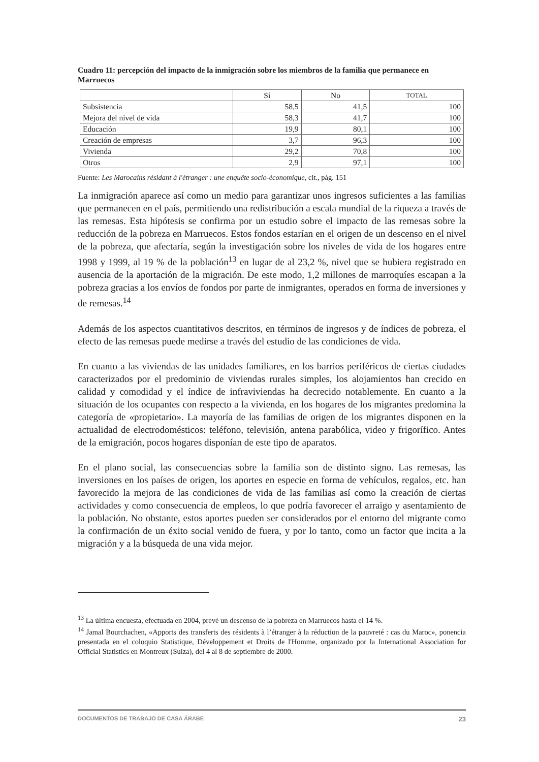Cuadro 11: percepción del impacto de la inmigración sobre los miembros de la familia que permanece en Marruecos
| | Sí | No | TOTAL |
| --- | --- | --- | --- |
| Subsistencia | 58,5 | 41,5 | 100 |
| Mejora del nivel de vida | 58,3 | 41,7 | 100 |
| Educación | 19,9 | 80,1 | 100 |
| Creación de empresas | 3,7 | 96,3 | 100 |
| Vivienda | 29,2 | 70,8 | 100 |
| Otros | 2,9 | 97,1 | 100 |
Fuente: Les Marocains résidant à l'étranger : une enquête socio-économique, cit., pág. 151
La inmigración aparece así como un medio para garantizar unos ingresos suficientes a las familias que permanecen en el país, permitiendo una redistribución a escala mundial de la riqueza a través de las remesas. Esta hipótesis se confirma por un estudio sobre el impacto de las remesas sobre la reducción de la pobreza en Marruecos. Estos fondos estarían en el origen de un descenso en el nivel de la pobreza, que afectaría, según la investigación sobre los niveles de vida de los hogares entre 1998 y 1999, al 19 % de la población<sup>13</sup> en lugar de al 23,2 %, nivel que se hubiera registrado en ausencia de la aportación de la migración. De este modo, 1,2 millones de marroquíes escapan a la pobreza gracias a los envíos de fondos por parte de inmigrantes, operados en forma de inversiones y de remesas.<sup>14</sup>
Además de los aspectos cuantitativos descritos, en términos de ingresos y de índices de pobreza, el efecto de las remesas puede medirse a través del estudio de las condiciones de vida.
En cuanto a las viviendas de las unidades familiares, en los barrios periféricos de ciertas ciudades caracterizados por el predominio de viviendas rurales simples, los alojamientos han crecido en calidad y comodidad y el índice de infraviviendas ha decrecido notablemente. En cuanto a la situación de los ocupantes con respecto a la vivienda, en los hogares de los migrantes predomina la categoría de «propietario». La mayoría de las familias de origen de los migrantes disponen en la actualidad de electrodomésticos: teléfono, televisión, antena parabólica, video y frigorífico. Antes de la emigración, pocos hogares disponían de este tipo de aparatos.
En el plano social, las consecuencias sobre la familia son de distinto signo. Las remesas, las inversiones en los países de origen, los aportes en especie en forma de vehículos, regalos, etc. han favorecido la mejora de las condiciones de vida de las familias así como la creación de ciertas actividades y como consecuencia de empleos, lo que podría favorecer el arraigo y asentamiento de la población. No obstante, estos aportes pueden ser considerados por el entorno del migrante como la confirmación de un éxito social venido de fuera, y por lo tanto, como un factor que incita a la migración y a la búsqueda de una vida mejor.
<sup>13</sup> La última encuesta, efectuada en 2004, prevé un descenso de la pobreza en Marruecos hasta el 14 %.
<sup>14</sup> Jamal Bourchachen, «Apports des transferts des résidents à l’étranger à la réduction de la pauvreté : cas du Maroc», ponencia presentada en el coloquio Statistique, Développement et Droits de l'Homme, organizado por la International Association for Official Statistics en Montreux (Suiza), del 4 al 8 de septiembre de 2000.
DOCUMENTOS DE TRABAJO DE CASA ÁRABE 23